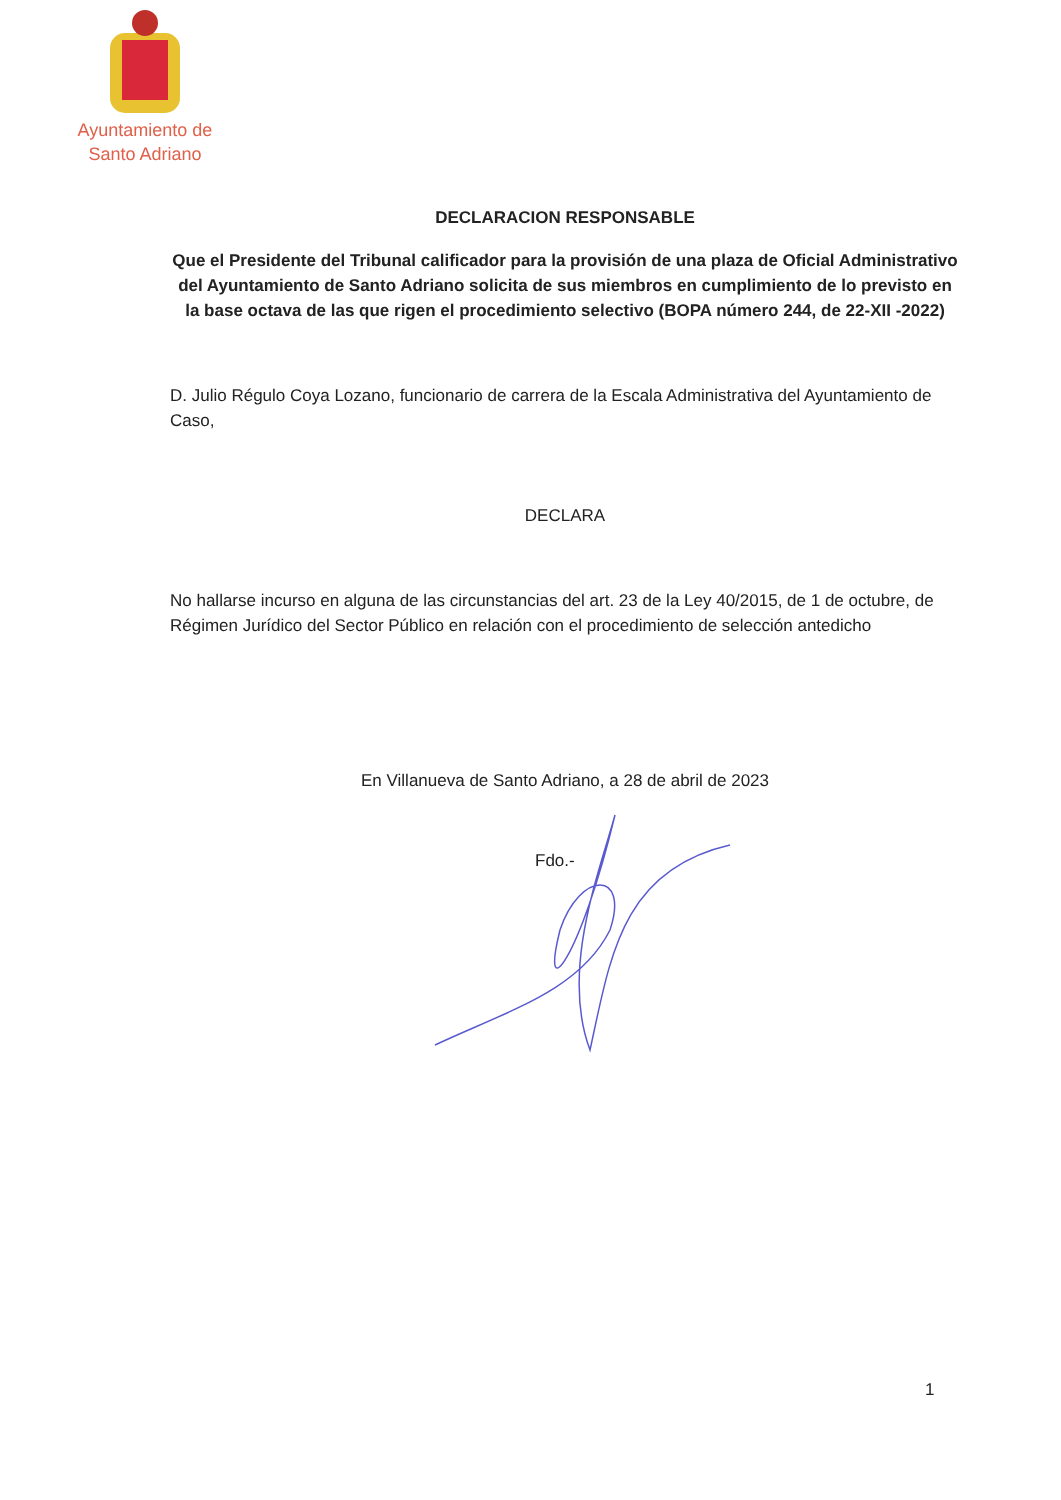Ayuntamiento de
Santo Adriano
DECLARACION RESPONSABLE
Que el Presidente del Tribunal calificador para la provisión de una plaza de Oficial Administrativo del Ayuntamiento de Santo Adriano solicita de sus miembros en cumplimiento de lo previsto en la base octava de las que rigen el procedimiento selectivo (BOPA número 244, de 22-XII -2022)
D. Julio Régulo Coya Lozano, funcionario de carrera de la Escala Administrativa del Ayuntamiento de Caso,
DECLARA
No hallarse incurso en alguna de las circunstancias del art. 23 de la Ley 40/2015, de 1 de octubre, de Régimen Jurídico del Sector Público en relación con el procedimiento de selección antedicho
En Villanueva de Santo Adriano, a 28 de abril de 2023
Fdo.-
1